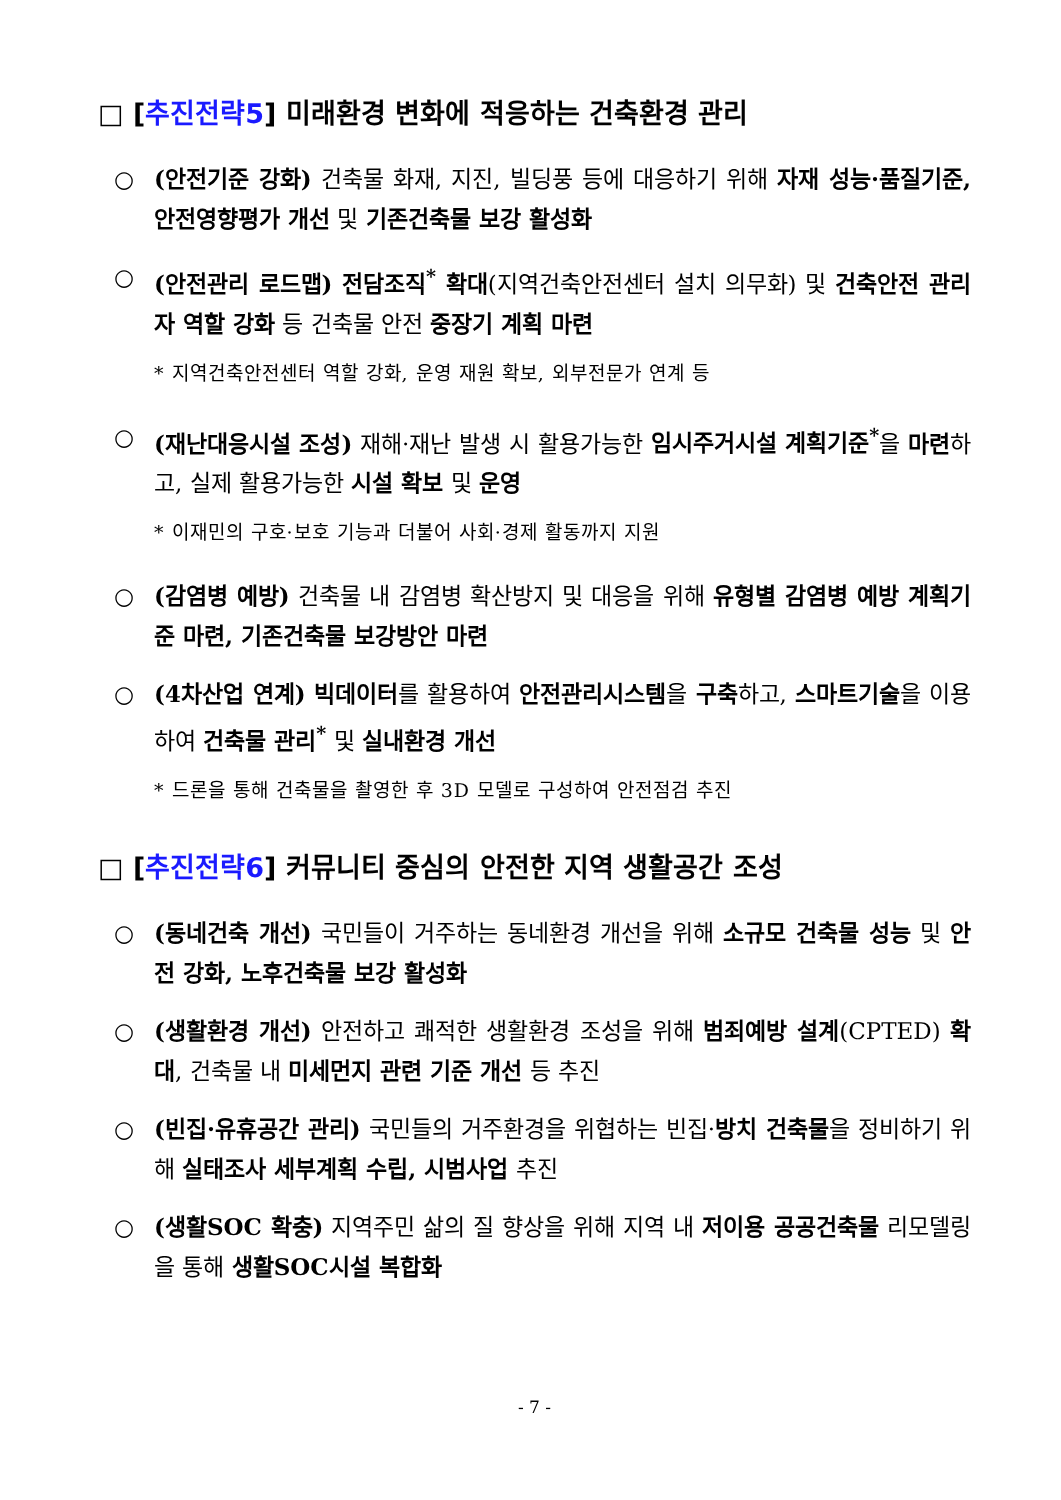□ [추진전략5] 미래환경 변화에 적응하는 건축환경 관리
○ (안전기준 강화) 건축물 화재, 지진, 빌딩풍 등에 대응하기 위해 자재 성능·품질기준, 안전영향평가 개선 및 기존건축물 보강 활성화
○ (안전관리 로드맵) 전담조직<sup>*</sup> 확대(지역건축안전센터 설치 의무화) 및 건축안전 관리자 역할 강화 등 건축물 안전 중장기 계획 마련
* 지역건축안전센터 역할 강화, 운영 재원 확보, 외부전문가 연계 등
○ (재난대응시설 조성) 재해·재난 발생 시 활용가능한 임시주거시설 계획기준<sup>*</sup>을 마련하고, 실제 활용가능한 시설 확보 및 운영
* 이재민의 구호·보호 기능과 더불어 사회·경제 활동까지 지원
○ (감염병 예방) 건축물 내 감염병 확산방지 및 대응을 위해 유형별 감염병 예방 계획기준 마련, 기존건축물 보강방안 마련
○ (4차산업 연계) 빅데이터를 활용하여 안전관리시스템을 구축하고, 스마트기술을 이용하여 건축물 관리<sup>*</sup> 및 실내환경 개선
* 드론을 통해 건축물을 촬영한 후 3D 모델로 구성하여 안전점검 추진
□ [추진전략6] 커뮤니티 중심의 안전한 지역 생활공간 조성
○ (동네건축 개선) 국민들이 거주하는 동네환경 개선을 위해 소규모 건축물 성능 및 안전 강화, 노후건축물 보강 활성화
○ (생활환경 개선) 안전하고 쾌적한 생활환경 조성을 위해 범죄예방 설계(CPTED) 확대, 건축물 내 미세먼지 관련 기준 개선 등 추진
○ (빈집·유휴공간 관리) 국민들의 거주환경을 위협하는 빈집·방치 건축물을 정비하기 위해 실태조사 세부계획 수립, 시범사업 추진
○ (생활SOC 확충) 지역주민 삶의 질 향상을 위해 지역 내 저이용 공공건축물 리모델링을 통해 생활SOC시설 복합화
- 7 -